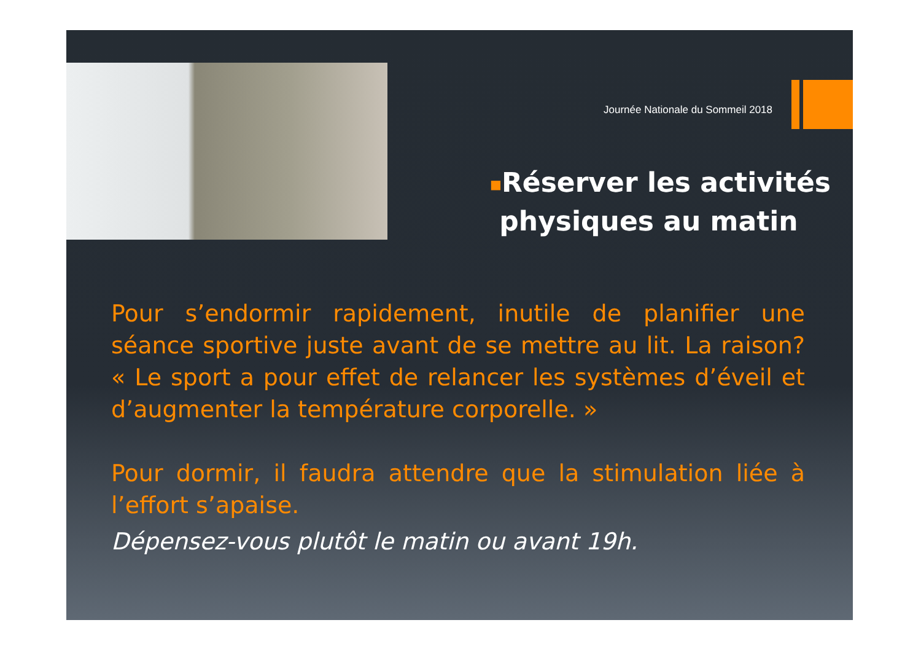Journée Nationale du Sommeil 2018
■Réserver les activités
physiques au matin
Pour s’endormir rapidement, inutile de planifier une séance sportive juste avant de se mettre au lit. La raison? « Le sport a pour effet de relancer les systèmes d’éveil et d’augmenter la température corporelle. »
Pour dormir, il faudra attendre que la stimulation liée à l’effort s’apaise.
Dépensez-vous plutôt le matin ou avant 19h.